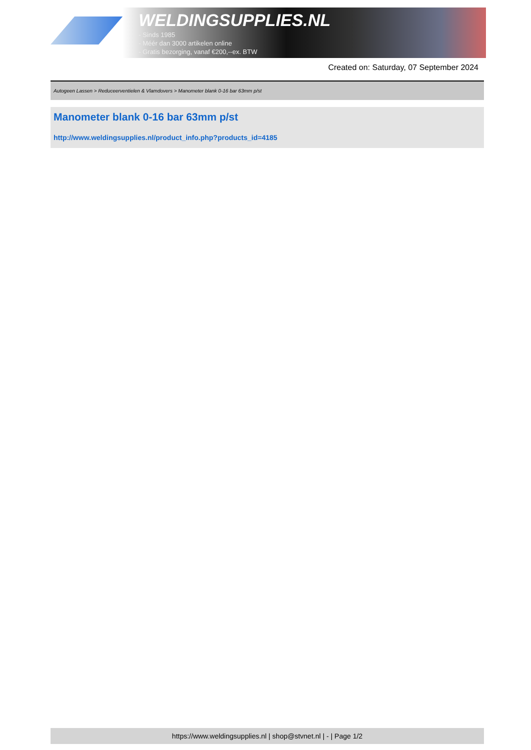WELDINGSUPPLIES.NL
- Sinds 1985
- Méér dan 3000 artikelen online
- Gratis bezorging, vanaf €200,--ex. BTW
Created on: Saturday, 07 September 2024
Autogeen Lassen > Reduceerventielen & Vlamdovers > Manometer blank 0-16 bar 63mm p/st
Manometer blank 0-16 bar 63mm p/st
http://www.weldingsupplies.nl/product_info.php?products_id=4185
https://www.weldingsupplies.nl | shop@stvnet.nl | - | Page 1/2